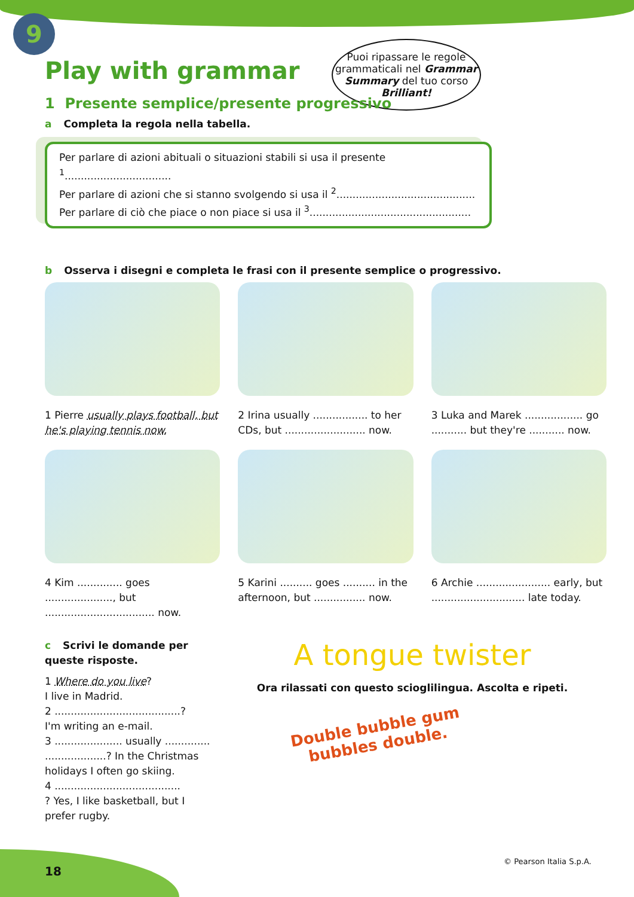9
Puoi ripassare le regole grammaticali nel Grammar Summary del tuo corso Brilliant!
Play with grammar
1 Presente semplice/presente progressivo
a Completa la regola nella tabella.
Per parlare di azioni abituali o situazioni stabili si usa il presente <sup>1</sup>.................................
Per parlare di azioni che si stanno svolgendo si usa il <sup>2</sup>...........................................
Per parlare di ciò che piace o non piace si usa il <sup>3</sup>..................................................
b Osserva i disegni e completa le frasi con il presente semplice o progressivo.
1 Pierre usually plays football, but he's playing tennis now.
2 Irina usually ................. to her CDs, but ......................... now.
3 Luka and Marek .................. go ........... but they're ........... now.
4 Kim .............. goes ....................., but .................................. now.
5 Karini .......... goes .......... in the afternoon, but ................ now.
6 Archie ....................... early, but ............................. late today.
c Scrivi le domande per queste risposte.
1 Where do you live?
I live in Madrid.
2 .......................................?
I'm writing an e-mail.
3 ..................... usually ..............
...................? In the Christmas holidays I often go skiing.
4 .......................................
? Yes, I like basketball, but I prefer rugby.
A tongue twister
Ora rilassati con questo scioglilingua. Ascolta e ripeti.
Double bubble gum
bubbles double.
18
© Pearson Italia S.p.A.